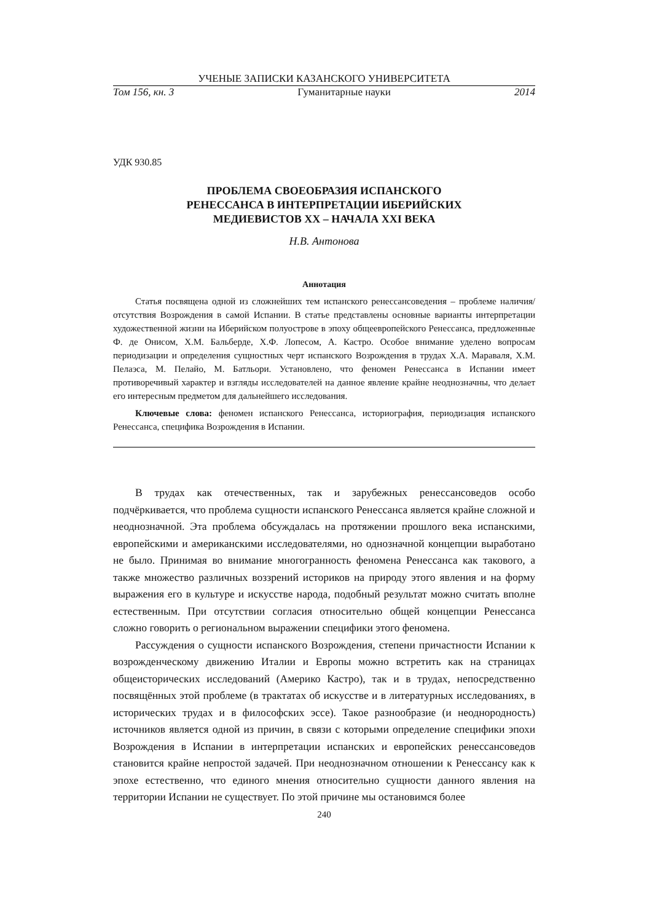УЧЕНЫЕ ЗАПИСКИ КАЗАНСКОГО УНИВЕРСИТЕТА
Том 156, кн. 3 Гуманитарные науки 2014
УДК 930.85
ПРОБЛЕМА СВОЕОБРАЗИЯ ИСПАНСКОГО
РЕНЕССАНСА В ИНТЕРПРЕТАЦИИ ИБЕРИЙСКИХ
МЕДИЕВИСТОВ XX – НАЧАЛА XXI ВЕКА
Н.В. Антонова
Аннотация
Статья посвящена одной из сложнейших тем испанского ренессансоведения – проблеме наличия/отсутствия Возрождения в самой Испании. В статье представлены основные варианты интерпретации художественной жизни на Иберийском полуострове в эпоху общеевропейского Ренессанса, предложенные Ф. де Онисом, Х.М. Бальберде, Х.Ф. Лопесом, А. Кастро. Особое внимание уделено вопросам периодизации и определения сущностных черт испанского Возрождения в трудах Х.А. Мараваля, Х.М. Пелаэса, М. Пелайо, М. Батльори. Установлено, что феномен Ренессанса в Испании имеет противоречивый характер и взгляды исследователей на данное явление крайне неоднозначны, что делает его интересным предметом для дальнейшего исследования.
Ключевые слова: феномен испанского Ренессанса, историография, периодизация испанского Ренессанса, специфика Возрождения в Испании.
В трудах как отечественных, так и зарубежных ренессансоведов особо подчёркивается, что проблема сущности испанского Ренессанса является крайне сложной и неоднозначной. Эта проблема обсуждалась на протяжении прошлого века испанскими, европейскими и американскими исследователями, но однозначной концепции выработано не было. Принимая во внимание многогранность феномена Ренессанса как такового, а также множество различных воззрений историков на природу этого явления и на форму выражения его в культуре и искусстве народа, подобный результат можно считать вполне естественным. При отсутствии согласия относительно общей концепции Ренессанса сложно говорить о региональном выражении специфики этого феномена.
Рассуждения о сущности испанского Возрождения, степени причастности Испании к возрожденческому движению Италии и Европы можно встретить как на страницах общеисторических исследований (Америко Кастро), так и в трудах, непосредственно посвящённых этой проблеме (в трактатах об искусстве и в литературных исследованиях, в исторических трудах и в философских эссе). Такое разнообразие (и неоднородность) источников является одной из причин, в связи с которыми определение специфики эпохи Возрождения в Испании в интерпретации испанских и европейских ренессансоведов становится крайне непростой задачей. При неоднозначном отношении к Ренессансу как к эпохе естественно, что единого мнения относительно сущности данного явления на территории Испании не существует. По этой причине мы остановимся более
240